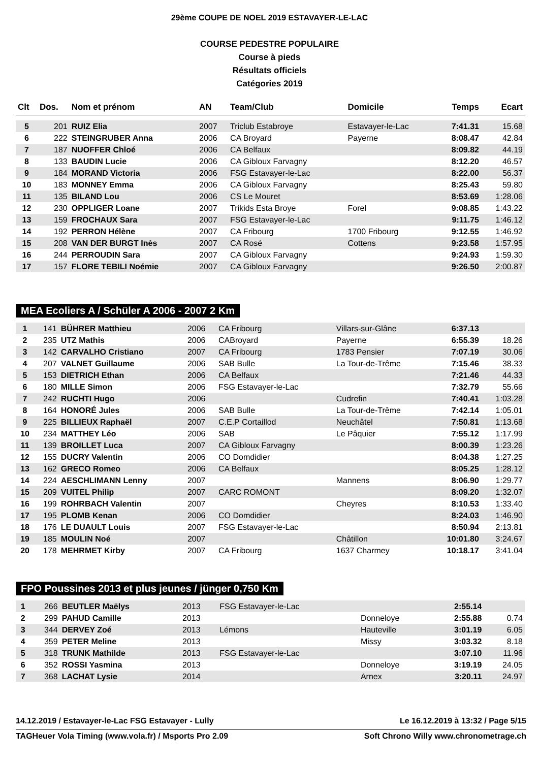29ème COUPE DE NOEL 2019 ESTAVAYER-LE-LAC
COURSE PEDESTRE POPULAIRE
Course à pieds
Résultats officiels
Catégories 2019
| Clt | Dos. | Nom et prénom | AN | Team/Club | Domicile | Temps | Ecart |
| --- | --- | --- | --- | --- | --- | --- | --- |
| 5 | 201 | RUIZ Elia | 2007 | Triclub Estabroye | Estavayer-le-Lac | 7:41.31 | 15.68 |
| 6 | 222 | STEINGRUBER Anna | 2006 | CA Broyard | Payerne | 8:08.47 | 42.84 |
| 7 | 187 | NUOFFER Chloé | 2006 | CA Belfaux | | 8:09.82 | 44.19 |
| 8 | 133 | BAUDIN Lucie | 2006 | CA Gibloux Farvagny | | 8:12.20 | 46.57 |
| 9 | 184 | MORAND Victoria | 2006 | FSG Estavayer-le-Lac | | 8:22.00 | 56.37 |
| 10 | 183 | MONNEY Emma | 2006 | CA Gibloux Farvagny | | 8:25.43 | 59.80 |
| 11 | 135 | BILAND Lou | 2006 | CS Le Mouret | | 8:53.69 | 1:28.06 |
| 12 | 230 | OPPLIGER Loane | 2007 | Trikids Esta Broye | Forel | 9:08.85 | 1:43.22 |
| 13 | 159 | FROCHAUX Sara | 2007 | FSG Estavayer-le-Lac | | 9:11.75 | 1:46.12 |
| 14 | 192 | PERRON Hélène | 2007 | CA Fribourg | 1700 Fribourg | 9:12.55 | 1:46.92 |
| 15 | 208 | VAN DER BURGT Inès | 2007 | CA Rosé | Cottens | 9:23.58 | 1:57.95 |
| 16 | 244 | PERROUDIN Sara | 2007 | CA Gibloux Farvagny | | 9:24.93 | 1:59.30 |
| 17 | 157 | FLORE TEBILI Noémie | 2007 | CA Gibloux Farvagny | | 9:26.50 | 2:00.87 |
MEA Ecoliers A / Schüler A 2006 - 2007 2 Km
| 1 | 141 | BÜHRER Matthieu | 2006 | CA Fribourg | Villars-sur-Glâne | 6:37.13 | |
| 2 | 235 | UTZ Mathis | 2006 | CABroyard | Payerne | 6:55.39 | 18.26 |
| 3 | 142 | CARVALHO Cristiano | 2007 | CA Fribourg | 1783 Pensier | 7:07.19 | 30.06 |
| 4 | 207 | VALNET Guillaume | 2006 | SAB Bulle | La Tour-de-Trême | 7:15.46 | 38.33 |
| 5 | 153 | DIETRICH Ethan | 2006 | CA Belfaux | | 7:21.46 | 44.33 |
| 6 | 180 | MILLE Simon | 2006 | FSG Estavayer-le-Lac | | 7:32.79 | 55.66 |
| 7 | 242 | RUCHTI Hugo | 2006 | | Cudrefin | 7:40.41 | 1:03.28 |
| 8 | 164 | HONORÉ Jules | 2006 | SAB Bulle | La Tour-de-Trême | 7:42.14 | 1:05.01 |
| 9 | 225 | BILLIEUX Raphaël | 2007 | C.E.P Cortaillod | Neuchâtel | 7:50.81 | 1:13.68 |
| 10 | 234 | MATTHEY Léo | 2006 | SAB | Le Pâquier | 7:55.12 | 1:17.99 |
| 11 | 139 | BROILLET Luca | 2007 | CA Gibloux Farvagny | | 8:00.39 | 1:23.26 |
| 12 | 155 | DUCRY Valentin | 2006 | CO Domdidier | | 8:04.38 | 1:27.25 |
| 13 | 162 | GRECO Romeo | 2006 | CA Belfaux | | 8:05.25 | 1:28.12 |
| 14 | 224 | AESCHLIMANN Lenny | 2007 | | Mannens | 8:06.90 | 1:29.77 |
| 15 | 209 | VUITEL Philip | 2007 | CARC ROMONT | | 8:09.20 | 1:32.07 |
| 16 | 199 | ROHRBACH Valentin | 2007 | | Cheyres | 8:10.53 | 1:33.40 |
| 17 | 195 | PLOMB Kenan | 2006 | CO Domdidier | | 8:24.03 | 1:46.90 |
| 18 | 176 | LE DUAULT Louis | 2007 | FSG Estavayer-le-Lac | | 8:50.94 | 2:13.81 |
| 19 | 185 | MOULIN Noé | 2007 | | Châtillon | 10:01.80 | 3:24.67 |
| 20 | 178 | MEHRMET Kirby | 2007 | CA Fribourg | 1637 Charmey | 10:18.17 | 3:41.04 |
FPO Poussines 2013 et plus jeunes / jünger 0,750 Km
| 1 | 266 | BEUTLER Maëlys | 2013 | FSG Estavayer-le-Lac | | 2:55.14 | |
| 2 | 299 | PAHUD Camille | 2013 | | Donneloye | 2:55.88 | 0.74 |
| 3 | 344 | DERVEY Zoé | 2013 | Lémons | Hauteville | 3:01.19 | 6.05 |
| 4 | 359 | PETER Meline | 2013 | | Missy | 3:03.32 | 8.18 |
| 5 | 318 | TRUNK Mathilde | 2013 | FSG Estavayer-le-Lac | | 3:07.10 | 11.96 |
| 6 | 352 | ROSSI Yasmina | 2013 | | Donneloye | 3:19.19 | 24.05 |
| 7 | 368 | LACHAT Lysie | 2014 | | Arnex | 3:20.11 | 24.97 |
14.12.2019 / Estavayer-le-Lac FSG Estavayer - Lully Le 16.12.2019 à 13:32 / Page 5/15
TAGHeuer Vola Timing (www.vola.fr) / Msports Pro 2.09 Soft Chrono Willy www.chronometrage.ch